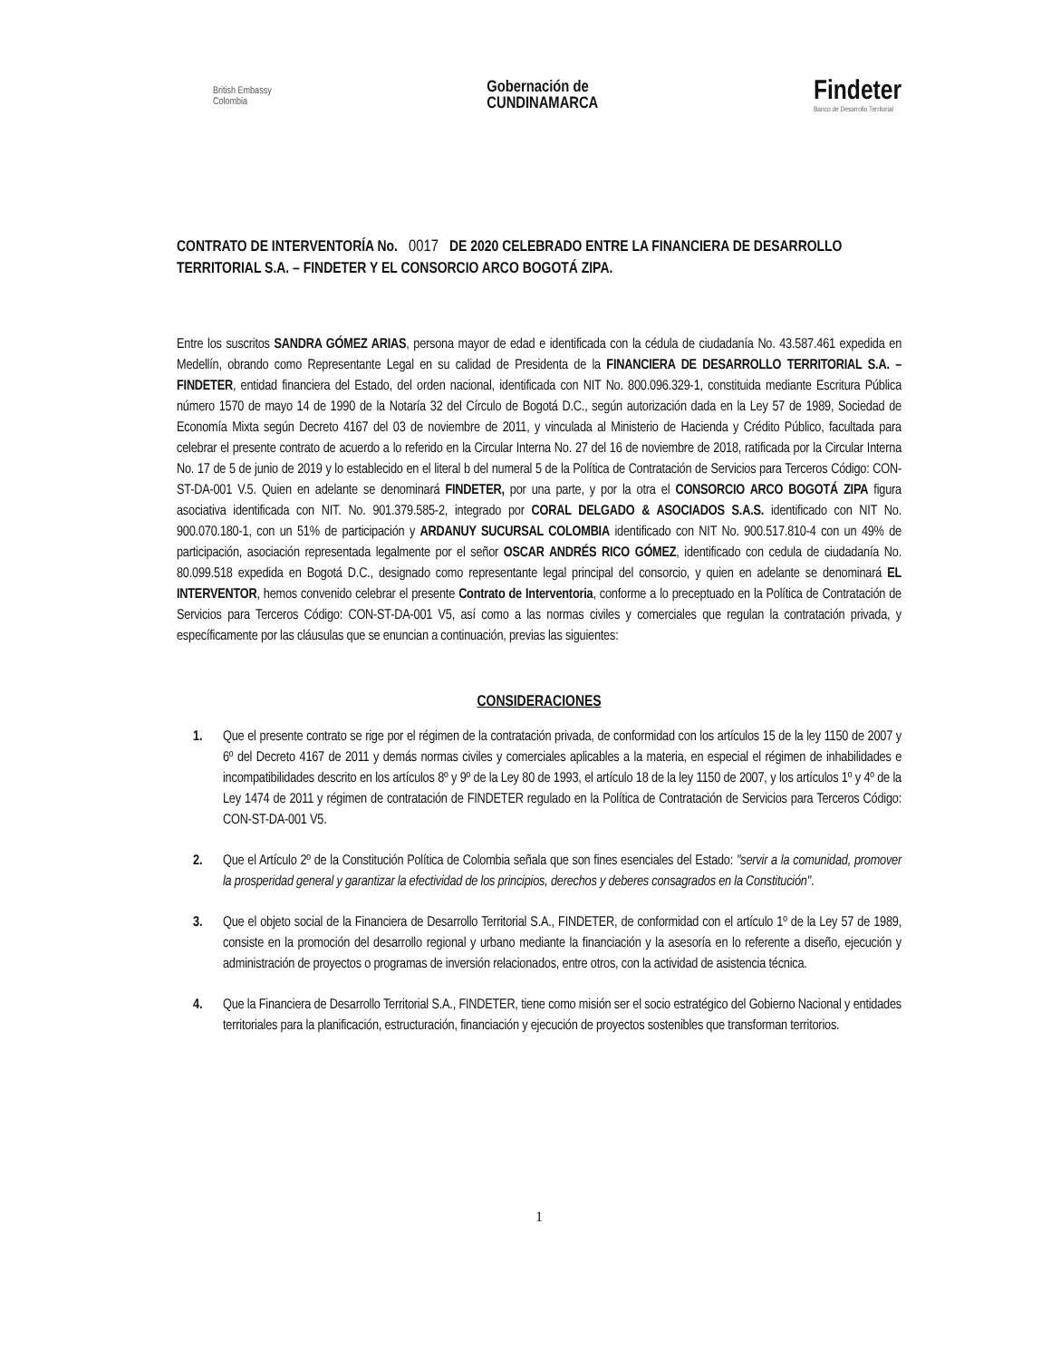British Embassy
Colombia
Gobernación de
CUNDINAMARCA
Findeter
Banco de Desarrollo Territorial
CONTRATO DE INTERVENTORÍA No. 0017 DE 2020 CELEBRADO ENTRE LA FINANCIERA DE DESARROLLO TERRITORIAL S.A. – FINDETER Y EL CONSORCIO ARCO BOGOTÁ ZIPA.
Entre los suscritos SANDRA GÓMEZ ARIAS, persona mayor de edad e identificada con la cédula de ciudadanía No. 43.587.461 expedida en Medellín, obrando como Representante Legal en su calidad de Presidenta de la FINANCIERA DE DESARROLLO TERRITORIAL S.A. – FINDETER, entidad financiera del Estado, del orden nacional, identificada con NIT No. 800.096.329-1, constituida mediante Escritura Pública número 1570 de mayo 14 de 1990 de la Notaría 32 del Círculo de Bogotá D.C., según autorización dada en la Ley 57 de 1989, Sociedad de Economía Mixta según Decreto 4167 del 03 de noviembre de 2011, y vinculada al Ministerio de Hacienda y Crédito Público, facultada para celebrar el presente contrato de acuerdo a lo referido en la Circular Interna No. 27 del 16 de noviembre de 2018, ratificada por la Circular Interna No. 17 de 5 de junio de 2019 y lo establecido en el literal b del numeral 5 de la Política de Contratación de Servicios para Terceros Código: CON-ST-DA-001 V.5. Quien en adelante se denominará FINDETER, por una parte, y por la otra el CONSORCIO ARCO BOGOTÁ ZIPA figura asociativa identificada con NIT. No. 901.379.585-2, integrado por CORAL DELGADO & ASOCIADOS S.A.S. identificado con NIT No. 900.070.180-1, con un 51% de participación y ARDANUY SUCURSAL COLOMBIA identificado con NIT No. 900.517.810-4 con un 49% de participación, asociación representada legalmente por el señor OSCAR ANDRÉS RICO GÓMEZ, identificado con cedula de ciudadanía No. 80.099.518 expedida en Bogotá D.C., designado como representante legal principal del consorcio, y quien en adelante se denominará EL INTERVENTOR, hemos convenido celebrar el presente Contrato de Interventoria, conforme a lo preceptuado en la Política de Contratación de Servicios para Terceros Código: CON-ST-DA-001 V5, así como a las normas civiles y comerciales que regulan la contratación privada, y específicamente por las cláusulas que se enuncian a continuación, previas las siguientes:
CONSIDERACIONES
1. Que el presente contrato se rige por el régimen de la contratación privada, de conformidad con los artículos 15 de la ley 1150 de 2007 y 6º del Decreto 4167 de 2011 y demás normas civiles y comerciales aplicables a la materia, en especial el régimen de inhabilidades e incompatibilidades descrito en los artículos 8º y 9º de la Ley 80 de 1993, el artículo 18 de la ley 1150 de 2007, y los artículos 1º y 4º de la Ley 1474 de 2011 y régimen de contratación de FINDETER regulado en la Política de Contratación de Servicios para Terceros Código: CON-ST-DA-001 V5.
2. Que el Artículo 2º de la Constitución Política de Colombia señala que son fines esenciales del Estado: "servir a la comunidad, promover la prosperidad general y garantizar la efectividad de los principios, derechos y deberes consagrados en la Constitución".
3. Que el objeto social de la Financiera de Desarrollo Territorial S.A., FINDETER, de conformidad con el artículo 1º de la Ley 57 de 1989, consiste en la promoción del desarrollo regional y urbano mediante la financiación y la asesoría en lo referente a diseño, ejecución y administración de proyectos o programas de inversión relacionados, entre otros, con la actividad de asistencia técnica.
4. Que la Financiera de Desarrollo Territorial S.A., FINDETER, tiene como misión ser el socio estratégico del Gobierno Nacional y entidades territoriales para la planificación, estructuración, financiación y ejecución de proyectos sostenibles que transforman territorios.
1